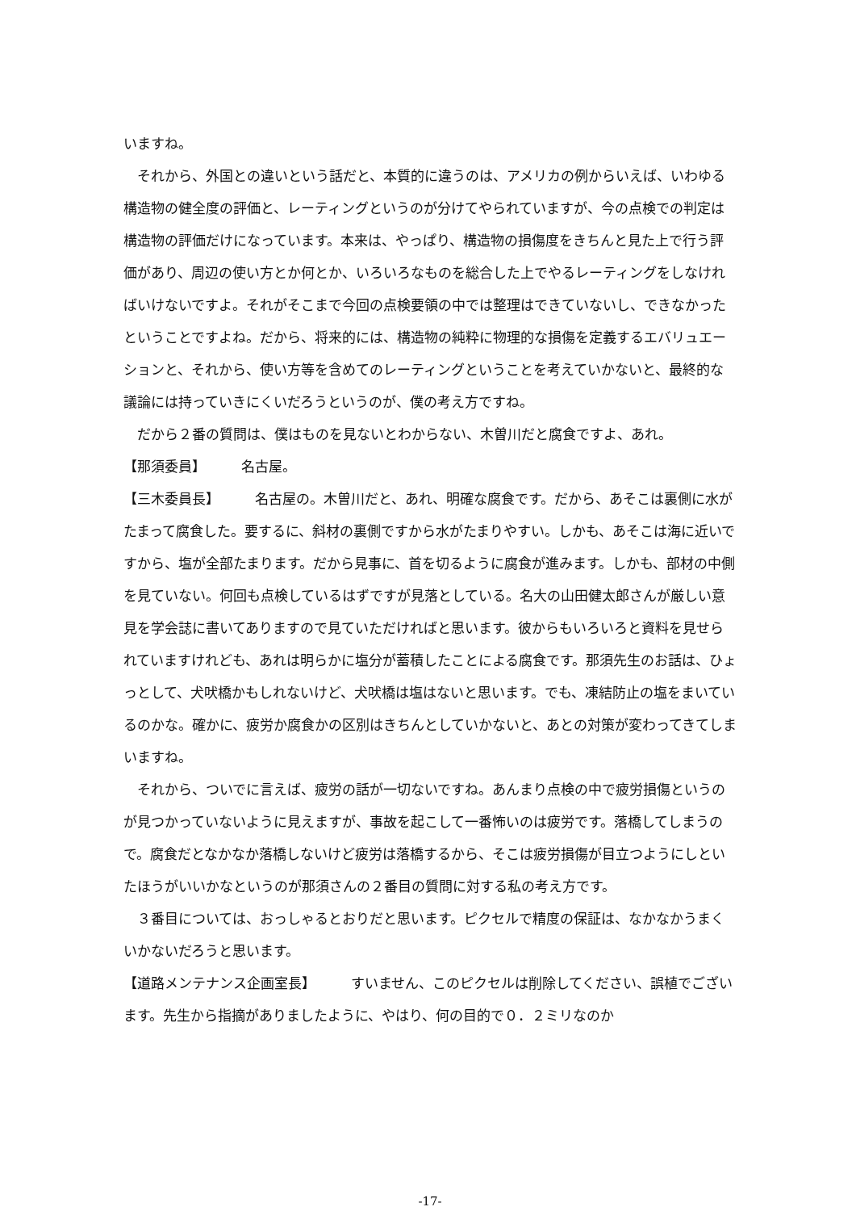いますね。
　それから、外国との違いという話だと、本質的に違うのは、アメリカの例からいえば、いわゆる構造物の健全度の評価と、レーティングというのが分けてやられていますが、今の点検での判定は構造物の評価だけになっています。本来は、やっぱり、構造物の損傷度をきちんと見た上で行う評価があり、周辺の使い方とか何とか、いろいろなものを総合した上でやるレーティングをしなければいけないですよ。それがそこまで今回の点検要領の中では整理はできていないし、できなかったということですよね。だから、将来的には、構造物の純粋に物理的な損傷を定義するエバリュエーションと、それから、使い方等を含めてのレーティングということを考えていかないと、最終的な議論には持っていきにくいだろうというのが、僕の考え方ですね。
　だから２番の質問は、僕はものを見ないとわからない、木曽川だと腐食ですよ、あれ。
【那須委員】 名古屋。
【三木委員長】 名古屋の。木曽川だと、あれ、明確な腐食です。だから、あそこは裏側に水がたまって腐食した。要するに、斜材の裏側ですから水がたまりやすい。しかも、あそこは海に近いですから、塩が全部たまります。だから見事に、首を切るように腐食が進みます。しかも、部材の中側を見ていない。何回も点検しているはずですが見落としている。名大の山田健太郎さんが厳しい意見を学会誌に書いてありますので見ていただければと思います。彼からもいろいろと資料を見せられていますけれども、あれは明らかに塩分が蓄積したことによる腐食です。那須先生のお話は、ひょっとして、犬吠橋かもしれないけど、犬吠橋は塩はないと思います。でも、凍結防止の塩をまいているのかな。確かに、疲労か腐食かの区別はきちんとしていかないと、あとの対策が変わってきてしまいますね。
　それから、ついでに言えば、疲労の話が一切ないですね。あんまり点検の中で疲労損傷というのが見つかっていないように見えますが、事故を起こして一番怖いのは疲労です。落橋してしまうので。腐食だとなかなか落橋しないけど疲労は落橋するから、そこは疲労損傷が目立つようにしといたほうがいいかなというのが那須さんの２番目の質問に対する私の考え方です。
　３番目については、おっしゃるとおりだと思います。ピクセルで精度の保証は、なかなかうまくいかないだろうと思います。
【道路メンテナンス企画室長】 すいません、このピクセルは削除してください、誤植でございます。先生から指摘がありましたように、やはり、何の目的で０．２ミリなのか
-17-